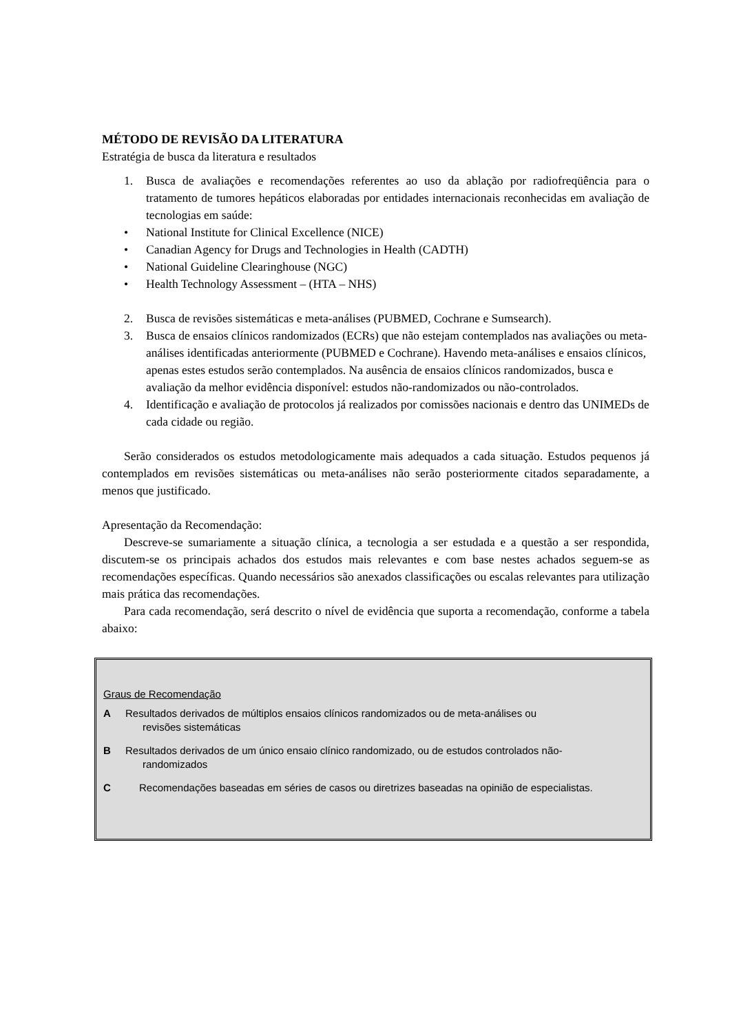MÉTODO DE REVISÃO DA LITERATURA
Estratégia de busca da literatura e resultados
1. Busca de avaliações e recomendações referentes ao uso da ablação por radiofreqüência para o tratamento de tumores hepáticos elaboradas por entidades internacionais reconhecidas em avaliação de tecnologias em saúde:
• National Institute for Clinical Excellence (NICE)
• Canadian Agency for Drugs and Technologies in Health (CADTH)
• National Guideline Clearinghouse (NGC)
• Health Technology Assessment – (HTA – NHS)
2. Busca de revisões sistemáticas e meta-análises (PUBMED, Cochrane e Sumsearch).
3. Busca de ensaios clínicos randomizados (ECRs) que não estejam contemplados nas avaliações ou meta-análises identificadas anteriormente (PUBMED e Cochrane). Havendo meta-análises e ensaios clínicos, apenas estes estudos serão contemplados. Na ausência de ensaios clínicos randomizados, busca e avaliação da melhor evidência disponível: estudos não-randomizados ou não-controlados.
4. Identificação e avaliação de protocolos já realizados por comissões nacionais e dentro das UNIMEDs de cada cidade ou região.
Serão considerados os estudos metodologicamente mais adequados a cada situação. Estudos pequenos já contemplados em revisões sistemáticas ou meta-análises não serão posteriormente citados separadamente, a menos que justificado.
Apresentação da Recomendação:
Descreve-se sumariamente a situação clínica, a tecnologia a ser estudada e a questão a ser respondida, discutem-se os principais achados dos estudos mais relevantes e com base nestes achados seguem-se as recomendações específicas. Quando necessários são anexados classificações ou escalas relevantes para utilização mais prática das recomendações.
Para cada recomendação, será descrito o nível de evidência que suporta a recomendação, conforme a tabela abaixo:
Graus de Recomendação
A Resultados derivados de múltiplos ensaios clínicos randomizados ou de meta-análises ou
revisões sistemáticas
B Resultados derivados de um único ensaio clínico randomizado, ou de estudos controlados não-
randomizados
C Recomendações baseadas em séries de casos ou diretrizes baseadas na opinião de especialistas.